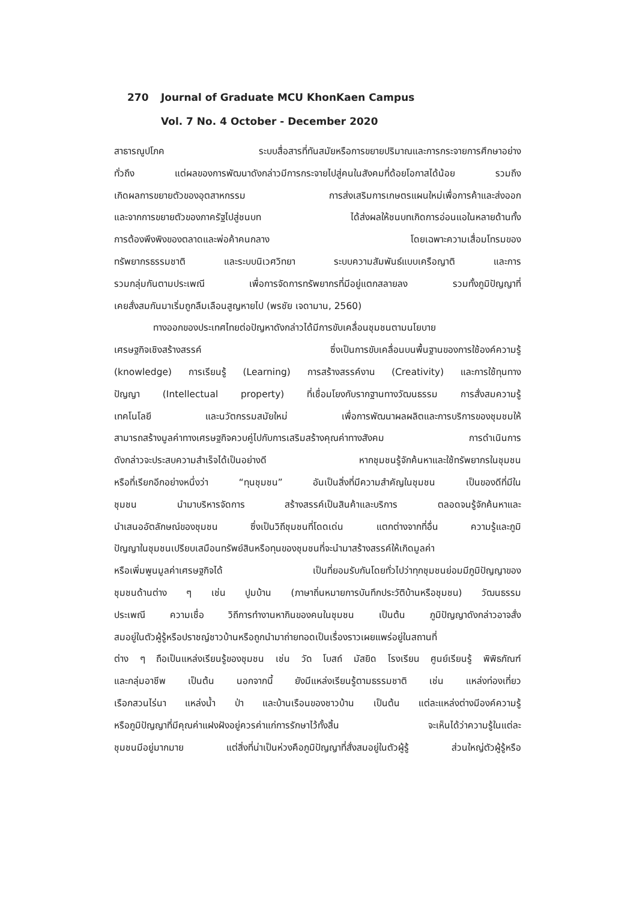270 Journal of Graduate MCU KhonKaen Campus
Vol. 7 No. 4 October - December 2020
สาธารณูปโภค ระบบสื่อสารที่ทันสมัยหรือการขยายปริมาณและการกระจายการศึกษาอย่าง
ทั่วถึง แต่ผลของการพัฒนาดังกล่าวมีการกระจายไปสู่คนในสังคมที่ด้อยโอกาสได้น้อย รวมถึง
เกิดผลการขยายตัวของอุตสาหกรรม การส่งเสริมการเกษตรแผนใหม่เพื่อการค้าและส่งออก
และจากการขยายตัวของภาครัฐไปสู่ชนบท ได้ส่งผลให้ชนบทเกิดการอ่อนแอในหลายด้านทั้ง
การต้องพึงพิงของตลาดและพ่อค้าคนกลาง โดยเฉพาะความเสื่อมโทรมของ
ทรัพยากรธรรมชาติ และระบบนิเวศวิทยา ระบบความสัมพันธ์แบบเครือญาติ และการ
รวมกลุ่มกันตามประเพณี เพื่อการจัดการทรัพยากรที่มีอยู่แตกสลายลง รวมทั้งภูมิปัญญาที่
เคยสั่งสมกันมาเริ่มถูกลืมเลือนสูญหายไป (พรชัย เจดามาน, 2560)
ทางออกของประเทศไทยต่อปัญหาดังกล่าวได้มีการขับเคลื่อนชุมชนตามนโยบาย
เศรษฐกิจเชิงสร้างสรรค์ ซึ่งเป็นการขับเคลื่อนบนพื้นฐานของการใช้องค์ความรู้
(knowledge) การเรียนรู้ (Learning) การสร้างสรรค์งาน (Creativity) และการใช้ทุนทาง
ปัญญา (Intellectual property) ที่เชื่อมโยงกับรากฐานทางวัฒนธรรม การสั่งสมความรู้
เทคโนโลยี และนวัตกรรมสมัยใหม่ เพื่อการพัฒนาผลผลิตและการบริการของชุมชมให้
สามารถสร้างมูลค่าทางเศรษฐกิจควบคู่ไปกับการเสริมสร้างคุณค่าทางสังคม การดำเนินการ
ดังกล่าวจะประสบความสำเร็จได้เป็นอย่างดี หากชุมชนรู้จักค้นหาและใช้ทรัพยากรในชุมชน
หรือที่เรียกอีกอย่างหนึ่งว่า “ทุนชุมชน” อันเป็นสิ่งที่มีความสำคัญในชุมชน เป็นของดีที่มีใน
ชุมชน นำมาบริหารจัดการ สร้างสรรค์เป็นสินค้าและบริการ ตลอดจนรู้จักค้นหาและ
นำเสนออัตลักษณ์ของชุมชน ซึ่งเป็นวิถีชุมชนที่โดดเด่น แตกต่างจากที่อื่น ความรู้และภูมิ
ปัญญาในชุมชนเปรียบเสมือนทรัพย์สินหรือทุนของชุมชนที่จะนำมาสร้างสรรค์ให้เกิดมูลค่า
หรือเพิ่มพูนมูลค่าเศรษฐกิจได้ เป็นที่ยอมรับกันโดยทั่วไปว่าทุกชุมชนย่อมมีภูมิปัญญาของ
ชุมชนด้านต่าง ๆ เช่น ปูมบ้าน (ภาษาถิ่นหมายการบันทึกประวัติบ้านหรือชุมชน) วัฒนธรรม
ประเพณี ความเชื่อ วิถีการทำงานหากินของคนในชุมชน เป็นต้น ภูมิปัญญาดังกล่าวอาจสั่ง
สมอยู่ในตัวผู้รู้หรือปราชญ์ชาวบ้านหรือถูกนำมาถ่ายทอดเป็นเรื่องราวเผยแพร่อยู่ในสถานที่
ต่าง ๆ ถือเป็นแหล่งเรียนรู้ของชุมชน เช่น วัด โบสถ์ มัสยิด โรงเรียน ศูนย์เรียนรู้ พิพิธภัณฑ์
และกลุ่มอาชีพ เป็นต้น นอกจากนี้ ยังมีแหล่งเรียนรู้ตามธรรมชาติ เช่น แหล่งท่องเที่ยว
เรือกสวนไร่นา แหล่งน้ำ ป่า และบ้านเรือนของชาวบ้าน เป็นต้น แต่ละแหล่งต่างมีองค์ความรู้
หรือภูมิปัญญาที่มีคุณค่าแฝงฝังอยู่ควรค่าแก่การรักษาไว้ทั้งสิ้น จะเห็นได้ว่าความรู้ในแต่ละ
ชุมชนมีอยู่มากมาย แต่สิ่งที่น่าเป็นห่วงคือภูมิปัญญาที่สั่งสมอยู่ในตัวผู้รู้ ส่วนใหญ่ตัวผู้รู้หรือ